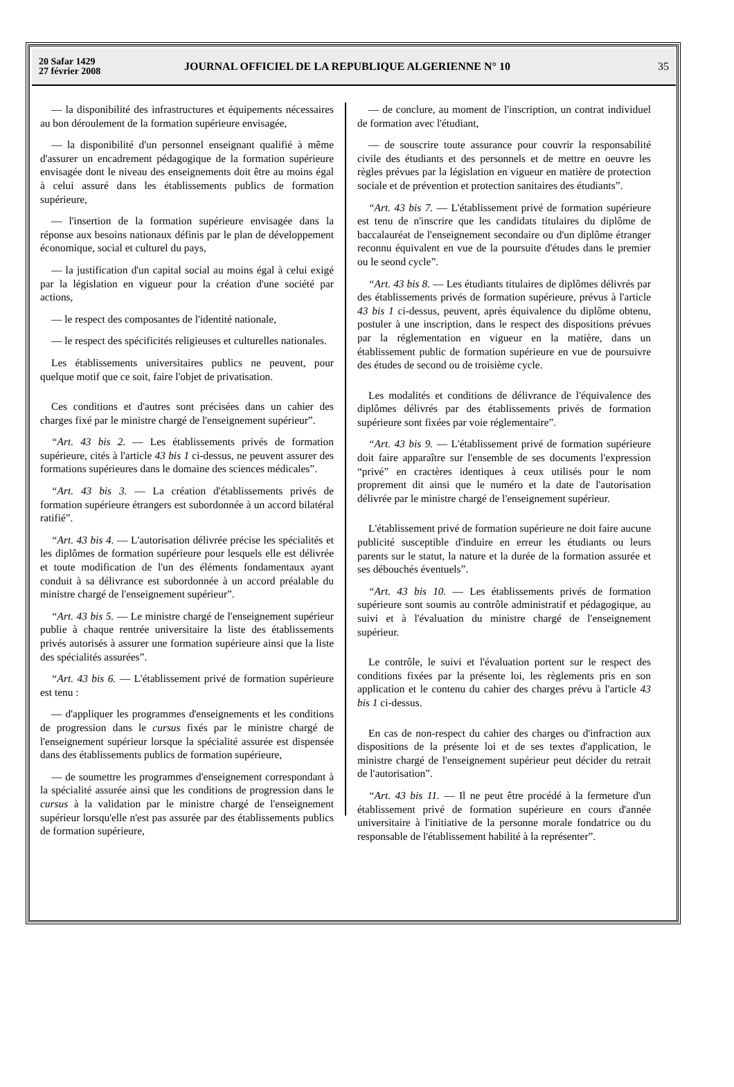20 Safar 1429
27 février 2008
JOURNAL OFFICIEL DE LA REPUBLIQUE ALGERIENNE N° 10
35
— la disponibilité des infrastructures et équipements nécessaires au bon déroulement de la formation supérieure envisagée,
— la disponibilité d'un personnel enseignant qualifié à même d'assurer un encadrement pédagogique de la formation supérieure envisagée dont le niveau des enseignements doit être au moins égal à celui assuré dans les établissements publics de formation supérieure,
— l'insertion de la formation supérieure envisagée dans la réponse aux besoins nationaux définis par le plan de développement économique, social et culturel du pays,
— la justification d'un capital social au moins égal à celui exigé par la législation en vigueur pour la création d'une société par actions,
— le respect des composantes de l'identité nationale,
— le respect des spécificités religieuses et culturelles nationales.
Les établissements universitaires publics ne peuvent, pour quelque motif que ce soit, faire l'objet de privatisation.
Ces conditions et d'autres sont précisées dans un cahier des charges fixé par le ministre chargé de l'enseignement supérieur”.
“Art. 43 bis 2. — Les établissements privés de formation supérieure, cités à l'article 43 bis 1 ci-dessus, ne peuvent assurer des formations supérieures dans le domaine des sciences médicales”.
“Art. 43 bis 3. — La création d'établissements privés de formation supérieure étrangers est subordonnée à un accord bilatéral ratifié”.
“Art. 43 bis 4. — L'autorisation délivrée précise les spécialités et les diplômes de formation supérieure pour lesquels elle est délivrée et toute modification de l'un des éléments fondamentaux ayant conduit à sa délivrance est subordonnée à un accord préalable du ministre chargé de l'enseignement supérieur”.
“Art. 43 bis 5. — Le ministre chargé de l'enseignement supérieur publie à chaque rentrée universitaire la liste des établissements privés autorisés à assurer une formation supérieure ainsi que la liste des spécialités assurées”.
“Art. 43 bis 6. — L'établissement privé de formation supérieure est tenu :
— d'appliquer les programmes d'enseignements et les conditions de progression dans le cursus fixés par le ministre chargé de l'enseignement supérieur lorsque la spécialité assurée est dispensée dans des établissements publics de formation supérieure,
— de soumettre les programmes d'enseignement correspondant à la spécialité assurée ainsi que les conditions de progression dans le cursus à la validation par le ministre chargé de l'enseignement supérieur lorsqu'elle n'est pas assurée par des établissements publics de formation supérieure,
— de conclure, au moment de l'inscription, un contrat individuel de formation avec l'étudiant,
— de souscrire toute assurance pour couvrir la responsabilité civile des étudiants et des personnels et de mettre en oeuvre les règles prévues par la législation en vigueur en matière de protection sociale et de prévention et protection sanitaires des étudiants”.
“Art. 43 bis 7. — L'établissement privé de formation supérieure est tenu de n'inscrire que les candidats titulaires du diplôme de baccalauréat de l'enseignement secondaire ou d'un diplôme étranger reconnu équivalent en vue de la poursuite d'études dans le premier ou le seond cycle”.
“Art. 43 bis 8. — Les étudiants titulaires de diplômes délivrés par des établissements privés de formation supérieure, prévus à l'article 43 bis 1 ci-dessus, peuvent, après équivalence du diplôme obtenu, postuler à une inscription, dans le respect des dispositions prévues par la réglementation en vigueur en la matière, dans un établissement public de formation supérieure en vue de poursuivre des études de second ou de troisième cycle.
Les modalités et conditions de délivrance de l'équivalence des diplômes délivrés par des établissements privés de formation supérieure sont fixées par voie réglementaire”.
“Art. 43 bis 9. — L'établissement privé de formation supérieure doit faire apparaître sur l'ensemble de ses documents l'expression “privé” en cractères identiques à ceux utilisés pour le nom proprement dit ainsi que le numéro et la date de l'autorisation délivrée par le ministre chargé de l'enseignement supérieur.
L'établissement privé de formation supérieure ne doit faire aucune publicité susceptible d'induire en erreur les étudiants ou leurs parents sur le statut, la nature et la durée de la formation assurée et ses débouchés éventuels”.
“Art. 43 bis 10. — Les établissements privés de formation supérieure sont soumis au contrôle administratif et pédagogique, au suivi et à l'évaluation du ministre chargé de l'enseignement supérieur.
Le contrôle, le suivi et l'évaluation portent sur le respect des conditions fixées par la présente loi, les règlements pris en son application et le contenu du cahier des charges prévu à l'article 43 bis 1 ci-dessus.
En cas de non-respect du cahier des charges ou d'infraction aux dispositions de la présente loi et de ses textes d'application, le ministre chargé de l'enseignement supérieur peut décider du retrait de l'autorisation”.
“Art. 43 bis 11. — Il ne peut être procédé à la fermeture d'un établissement privé de formation supérieure en cours d'année universitaire à l'initiative de la personne morale fondatrice ou du responsable de l'établissement habilité à la représenter”.